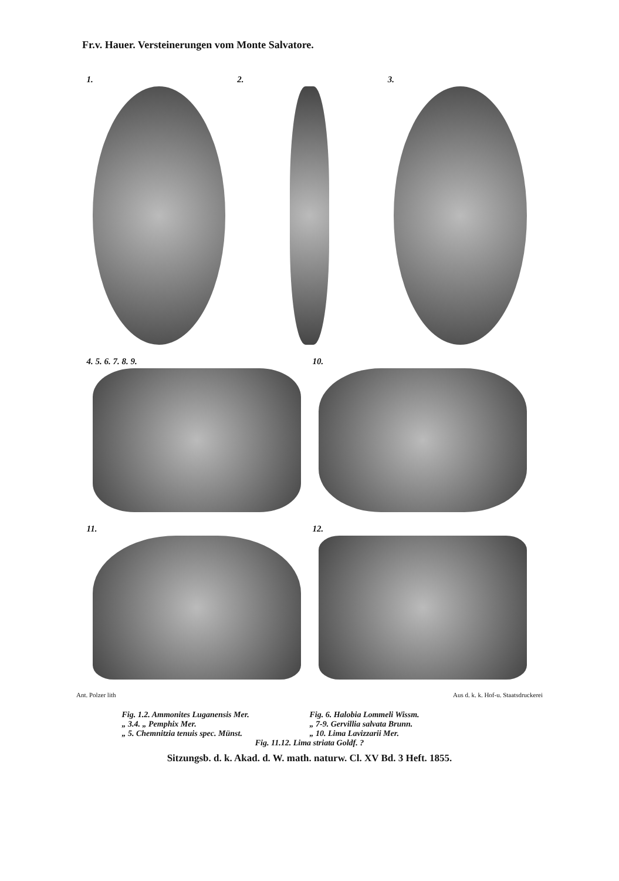Fr.v. Hauer. Versteinerungen vom Monte Salvatore.
1.
2.
3.
4. 5. 6. 7. 8. 9.
10.
11.
12.
Ant. Polzer lith Aus d. k. k. Hof-u. Staatsdruckerei
Fig. 1.2. Ammonites Luganensis Mer.
Fig. 6. Halobia Lommeli Wissm.
„ 3.4. „ Pemphix Mer.
„ 7-9. Gervillia salvata Brunn.
„ 5. Chemnitzia tenuis spec. Münst.
„ 10. Lima Lavizzarii Mer.
Fig. 11.12. Lima striata Goldf. ?
Sitzungsb. d. k. Akad. d. W. math. naturw. Cl. XV Bd. 3 Heft. 1855.